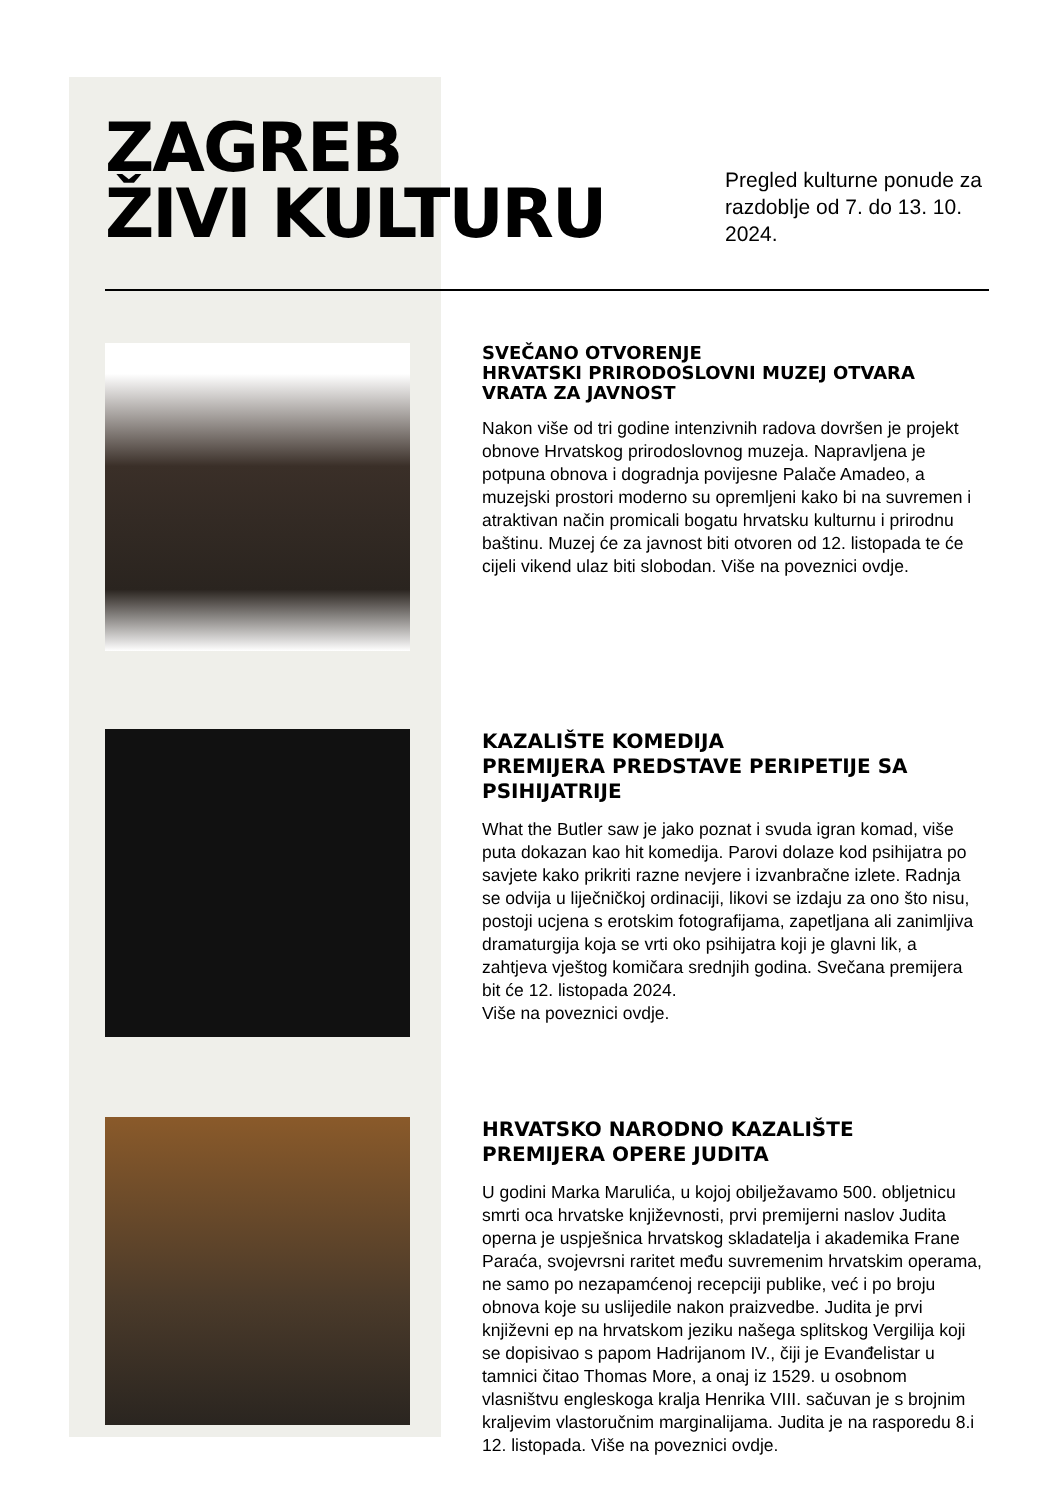ZAGREB
ŽIVI KULTURU
Pregled kulturne ponude za razdoblje od 7. do 13. 10. 2024.
SVEČANO OTVORENJE
HRVATSKI PRIRODOSLOVNI MUZEJ OTVARA VRATA ZA JAVNOST
Nakon više od tri godine intenzivnih radova dovršen je projekt obnove Hrvatskog prirodoslovnog muzeja. Napravljena je potpuna obnova i dogradnja povijesne Palače Amadeo, a muzejski prostori moderno su opremljeni kako bi na suvremen i atraktivan način promicali bogatu hrvatsku kulturnu i prirodnu baštinu. Muzej će za javnost biti otvoren od 12. listopada te će cijeli vikend ulaz biti slobodan. Više na poveznici ovdje.
KAZALIŠTE KOMEDIJA
PREMIJERA PREDSTAVE PERIPETIJE SA PSIHIJATRIJE
What the Butler saw je jako poznat i svuda igran komad, više puta dokazan kao hit komedija. Parovi dolaze kod psihijatra po savjete kako prikriti razne nevjere i izvanbračne izlete. Radnja se odvija u liječničkoj ordinaciji, likovi se izdaju za ono što nisu, postoji ucjena s erotskim fotografijama, zapetljana ali zanimljiva dramaturgija koja se vrti oko psihijatra koji je glavni lik, a zahtjeva vještog komičara srednjih godina. Svečana premijera bit će 12. listopada 2024.
Više na poveznici ovdje.
HRVATSKO NARODNO KAZALIŠTE
PREMIJERA OPERE JUDITA
U godini Marka Marulića, u kojoj obilježavamo 500. obljetnicu smrti oca hrvatske književnosti, prvi premijerni naslov Judita operna je uspješnica hrvatskog skladatelja i akademika Frane Paraća, svojevrsni raritet među suvremenim hrvatskim operama, ne samo po nezapamćenoj recepciji publike, već i po broju obnova koje su uslijedile nakon praizvedbe. Judita je prvi književni ep na hrvatskom jeziku našega splitskog Vergilija koji se dopisivao s papom Hadrijanom IV., čiji je Evanđelistar u tamnici čitao Thomas More, a onaj iz 1529. u osobnom vlasništvu engleskoga kralja Henrika VIII. sačuvan je s brojnim kraljevim vlastoručnim marginalijama. Judita je na rasporedu 8.i 12. listopada. Više na poveznici ovdje.